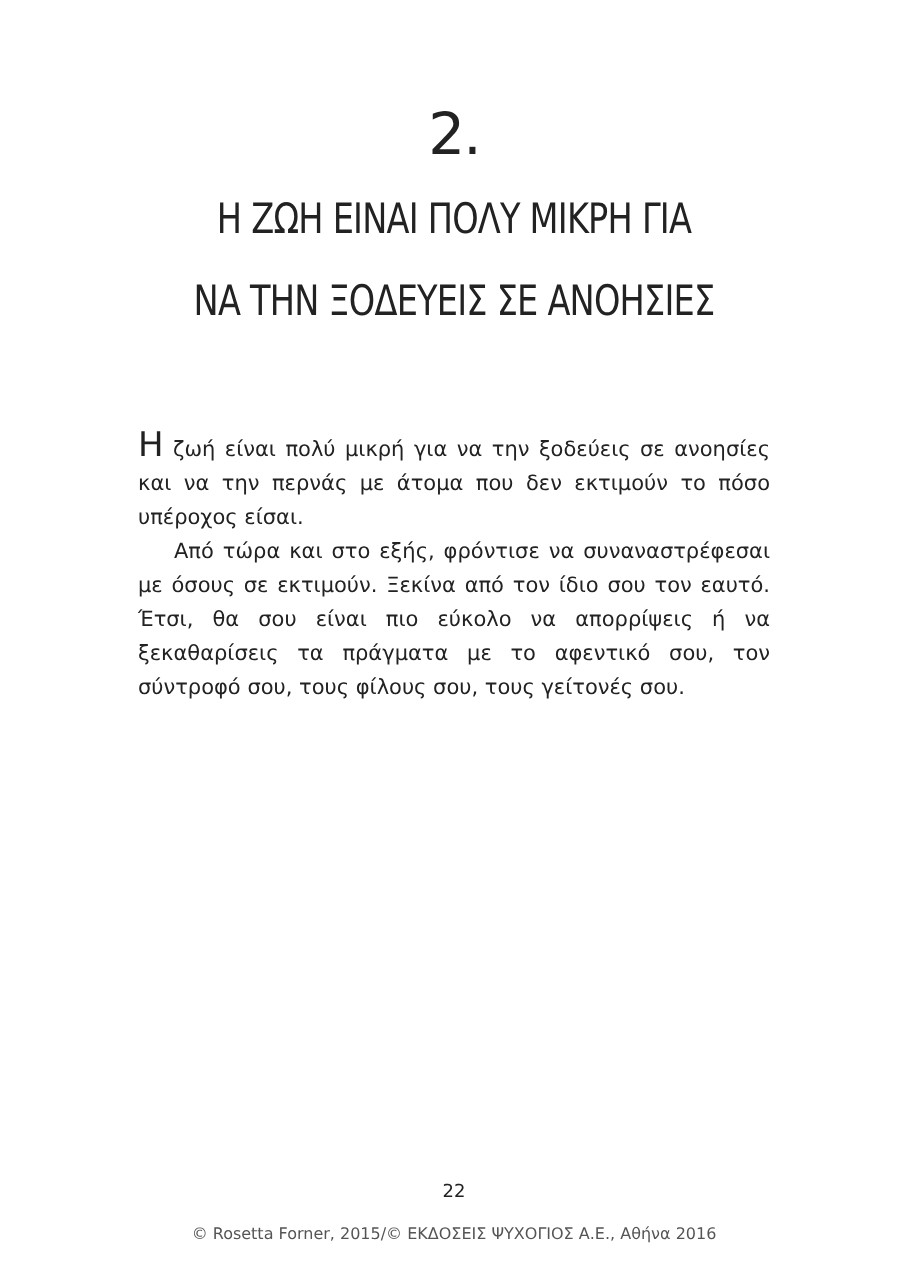2.
Η ΖΩΗ ΕΙΝΑΙ ΠΟΛΥ ΜΙΚΡΗ ΓΙΑ
ΝΑ ΤΗΝ ΞΟΔΕΥΕΙΣ ΣΕ ΑΝΟΗΣΙΕΣ
Η ζωή είναι πολύ μικρή για να την ξοδεύεις σε ανοησίες και να την περνάς με άτομα που δεν εκτιμούν το πόσο υπέροχος είσαι.
Από τώρα και στο εξής, φρόντισε να συναναστρέφεσαι με όσους σε εκτιμούν. Ξεκίνα από τον ίδιο σου τον εαυτό. Έτσι, θα σου είναι πιο εύκολο να απορρίψεις ή να ξεκαθαρίσεις τα πράγματα με το αφεντικό σου, τον σύντροφό σου, τους φίλους σου, τους γείτονές σου.
22
© Rosetta Forner, 2015/© ΕΚΔΟΣΕΙΣ ΨΥΧΟΓΙΟΣ Α.Ε., Αθήνα 2016